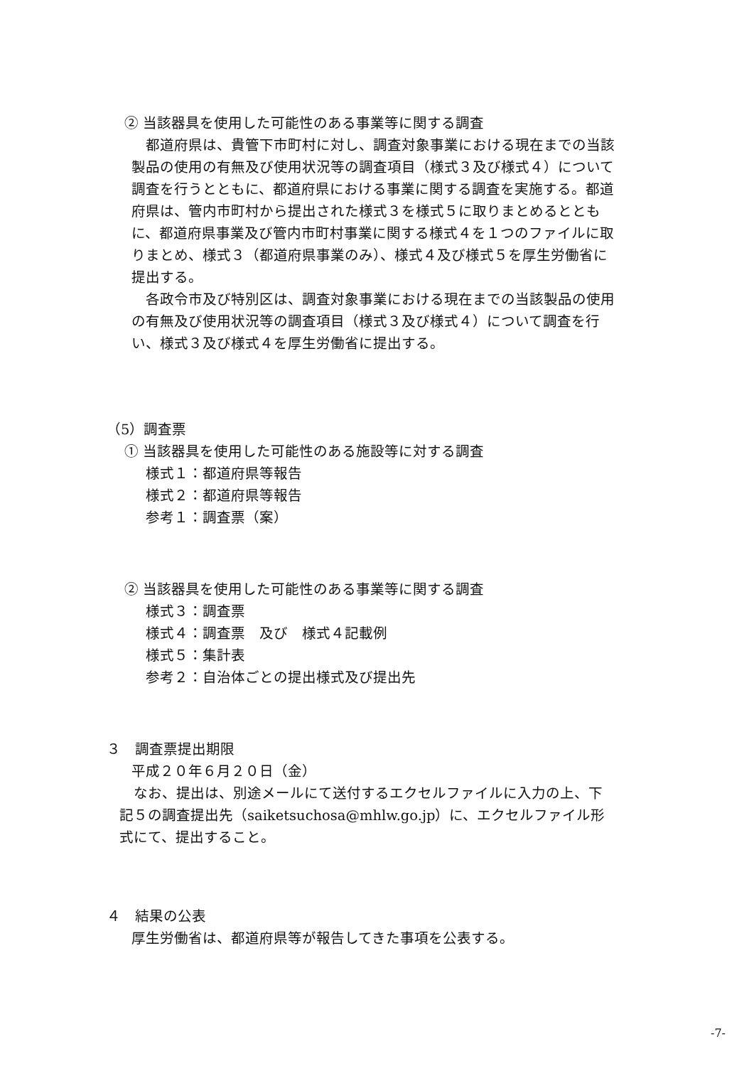② 当該器具を使用した可能性のある事業等に関する調査
　都道府県は、貴管下市町村に対し、調査対象事業における現在までの当該製品の使用の有無及び使用状況等の調査項目（様式３及び様式４）について調査を行うとともに、都道府県における事業に関する調査を実施する。都道府県は、管内市町村から提出された様式３を様式５に取りまとめるとともに、都道府県事業及び管内市町村事業に関する様式４を１つのファイルに取りまとめ、様式３（都道府県事業のみ）、様式４及び様式５を厚生労働省に提出する。
　各政令市及び特別区は、調査対象事業における現在までの当該製品の使用の有無及び使用状況等の調査項目（様式３及び様式４）について調査を行い、様式３及び様式４を厚生労働省に提出する。
（5）調査票
① 当該器具を使用した可能性のある施設等に対する調査
様式１：都道府県等報告
様式２：都道府県等報告
参考１：調査票（案）
② 当該器具を使用した可能性のある事業等に関する調査
様式３：調査票
様式４：調査票　及び　様式４記載例
様式５：集計表
参考２：自治体ごとの提出様式及び提出先
３　調査票提出期限
平成２０年６月２０日（金）
　なお、提出は、別途メールにて送付するエクセルファイルに入力の上、下記５の調査提出先（saiketsuchosa@mhlw.go.jp）に、エクセルファイル形式にて、提出すること。
４　結果の公表
厚生労働省は、都道府県等が報告してきた事項を公表する。
-7-